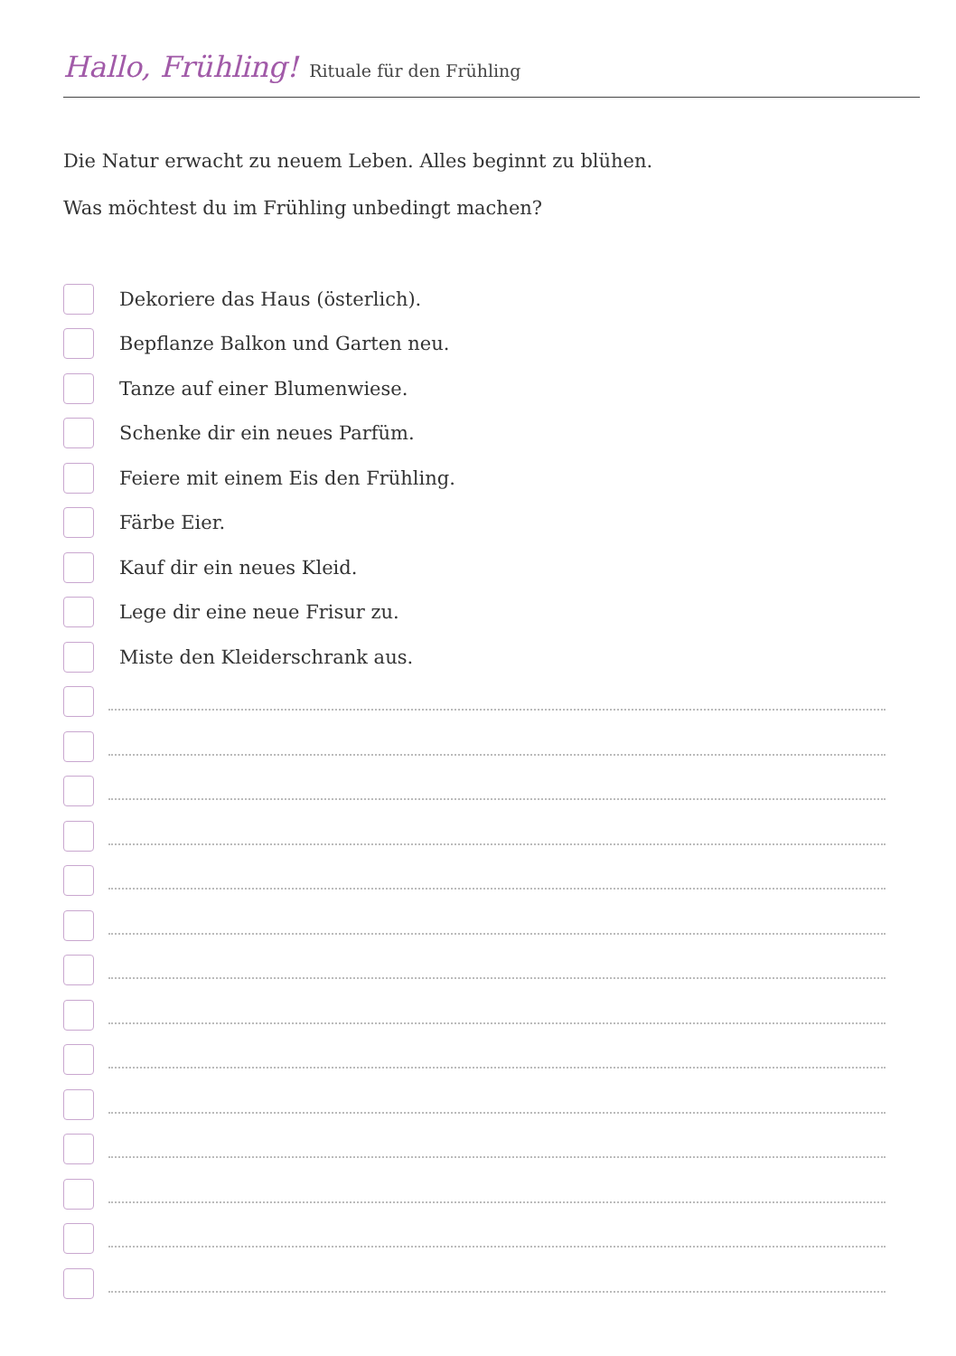Hallo, Frühling! Rituale für den Frühling
Die Natur erwacht zu neuem Leben. Alles beginnt zu blühen.
Was möchtest du im Frühling unbedingt machen?
Dekoriere das Haus (österlich).
Bepflanze Balkon und Garten neu.
Tanze auf einer Blumenwiese.
Schenke dir ein neues Parfüm.
Feiere mit einem Eis den Frühling.
Färbe Eier.
Kauf dir ein neues Kleid.
Lege dir eine neue Frisur zu.
Miste den Kleiderschrank aus.